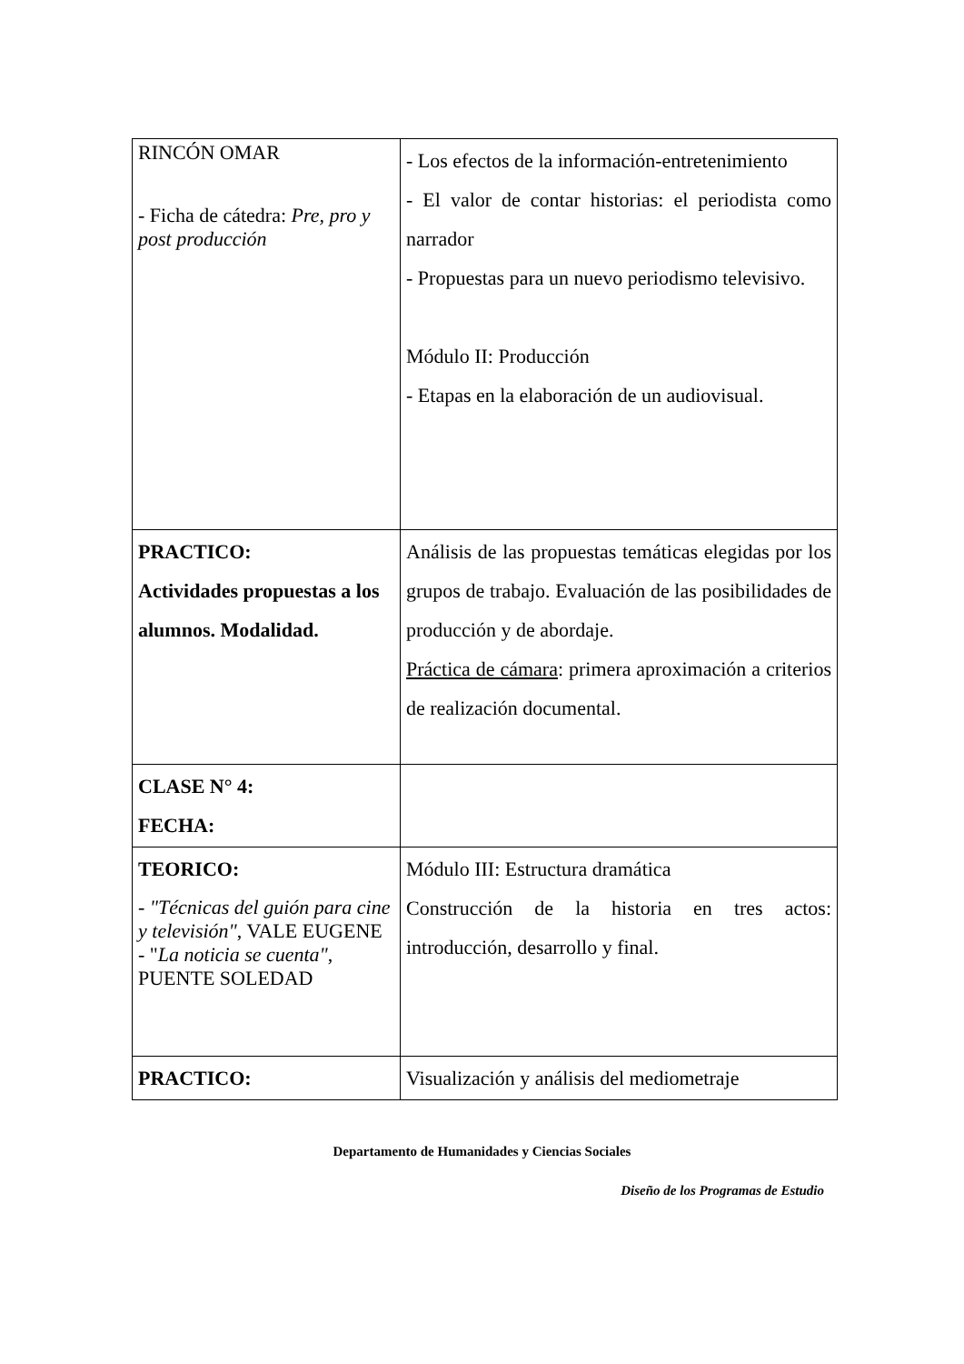| RINCÓN OMAR - Ficha de cátedra: Pre, pro y post producción | - Los efectos de la información-entretenimiento - El valor de contar historias: el periodista como narrador - Propuestas para un nuevo periodismo televisivo. Módulo II: Producción - Etapas en la elaboración de un audiovisual. |
| PRACTICO: Actividades propuestas a los alumnos. Modalidad. | Análisis de las propuestas temáticas elegidas por los grupos de trabajo. Evaluación de las posibilidades de producción y de abordaje. Práctica de cámara : primera aproximación a criterios de realización documental. |
| CLASE N° 4: FECHA: | |
| TEORICO: - "Técnicas del guión para cine y televisión" , VALE EUGENE - " La noticia se cuenta" , PUENTE SOLEDAD | Módulo III: Estructura dramática Construcción de la historia en tres actos: introducción, desarrollo y final. |
| PRACTICO: | Visualización y análisis del mediometraje |
Departamento de Humanidades y Ciencias Sociales
Diseño de los Programas de Estudio